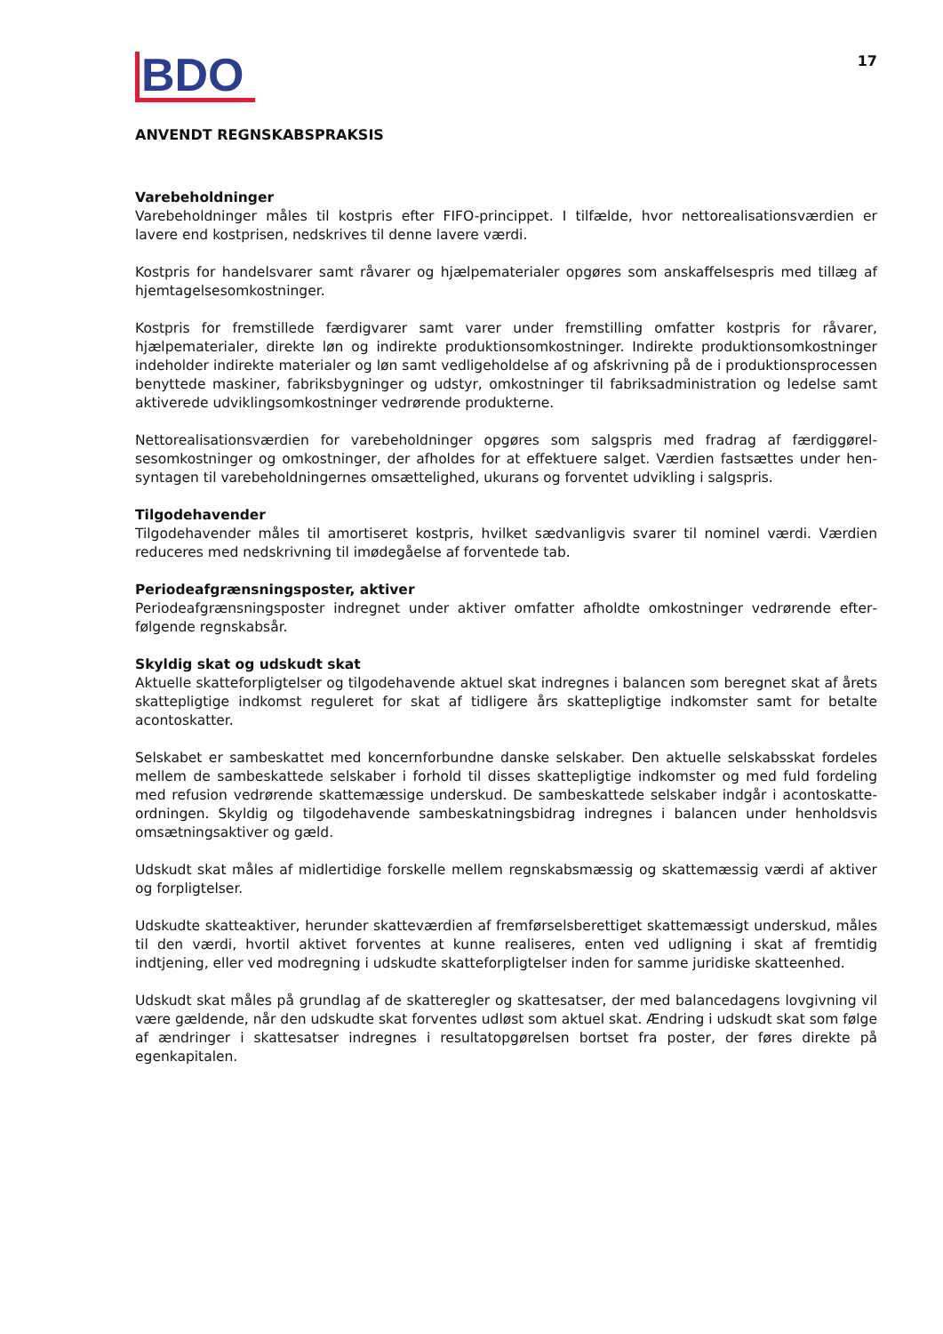BDO
17
ANVENDT REGNSKABSPRAKSIS
Varebeholdninger
Varebeholdninger måles til kostpris efter FIFO-princippet. I tilfælde, hvor nettorealisationsværdien er lavere end kostprisen, nedskrives til denne lavere værdi.
Kostpris for handelsvarer samt råvarer og hjælpematerialer opgøres som anskaffelsespris med tillæg af hjemtagelsesomkostninger.
Kostpris for fremstillede færdigvarer samt varer under fremstilling omfatter kostpris for råvarer, hjælpematerialer, direkte løn og indirekte produktionsomkostninger. Indirekte produktionsomkost­ninger indeholder indirekte materialer og løn samt vedligeholdelse af og afskrivning på de i produk­tionsprocessen benyttede maskiner, fabriksbygninger og udstyr, omkostninger til fabriksadministration og ledelse samt aktiverede udviklingsomkostninger vedrørende produkterne.
Nettorealisationsværdien for varebeholdninger opgøres som salgspris med fradrag af færdiggørel­sesomkostninger og omkostninger, der afholdes for at effektuere salget. Værdien fastsættes under hen­syntagen til varebeholdningernes omsættelighed, ukurans og forventet udvikling i salgspris.
Tilgodehavender
Tilgodehavender måles til amortiseret kostpris, hvilket sædvanligvis svarer til nominel værdi. Værdien reduceres med nedskrivning til imødegåelse af forventede tab.
Periodeafgrænsningsposter, aktiver
Periodeafgrænsningsposter indregnet under aktiver omfatter afholdte omkostninger vedrørende efter­følgende regnskabsår.
Skyldig skat og udskudt skat
Aktuelle skatteforpligtelser og tilgodehavende aktuel skat indregnes i balancen som beregnet skat af årets skattepligtige indkomst reguleret for skat af tidligere års skattepligtige indkomster samt for betalte acontoskatter.
Selskabet er sambeskattet med koncernforbundne danske selskaber. Den aktuelle selskabsskat fordeles mellem de sambeskattede selskaber i forhold til disses skattepligtige indkomster og med fuld fordeling med refusion vedrørende skattemæssige underskud. De sambeskattede selskaber indgår i acontoskatte­ordningen. Skyldig og tilgodehavende sambeskatningsbidrag indregnes i balancen under henholdsvis omsætningsaktiver og gæld.
Udskudt skat måles af midlertidige forskelle mellem regnskabsmæssig og skattemæssig værdi af aktiver og forpligtelser.
Udskudte skatteaktiver, herunder skatteværdien af fremførselsberettiget skattemæssigt underskud, måles til den værdi, hvortil aktivet forventes at kunne realiseres, enten ved udligning i skat af frem­tidig indtjening, eller ved modregning i udskudte skatteforpligtelser inden for samme juridiske skatte­enhed.
Udskudt skat måles på grundlag af de skatteregler og skattesatser, der med balancedagens lovgivning vil være gældende, når den udskudte skat forventes udløst som aktuel skat. Ændring i udskudt skat som følge af ændringer i skattesatser indregnes i resultatopgørelsen bortset fra poster, der føres direkte på egenkapitalen.